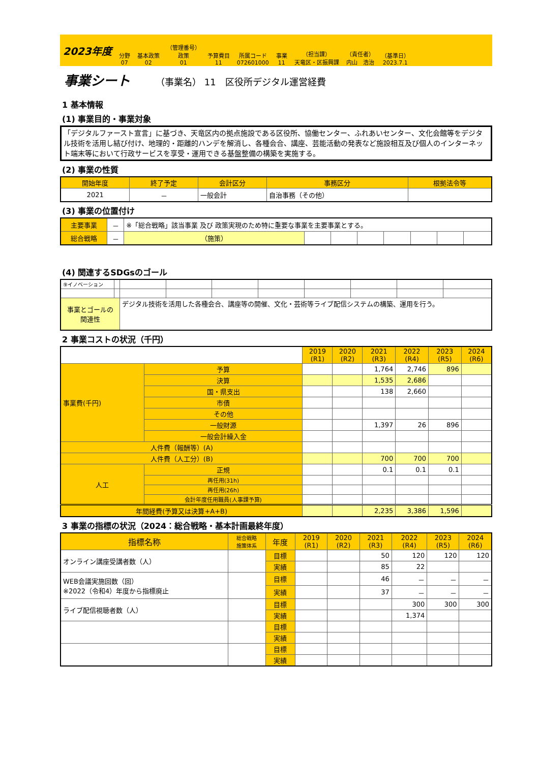2023年度
分野
07
基本政策
02
（管理番号）
政策
01
予算費目
11
所属コード
072601000
事業
11
（担当課）
天竜区・区振興課
（責任者）
内山　浩治
（基準日）
2023.7.1
事業シート
（事業名） 11　区役所デジタル運営経費
1 基本情報
(1) 事業目的・事業対象
「デジタルファースト宣言」に基づき、天竜区内の拠点施設である区役所、協働センター、ふれあいセンター、文化会館等をデジタル技術を活用し結び付け、地理的・距離的ハンデを解消し、各種会合、講座、芸能活動の発表など施設相互及び個人のインターネット端末等において行政サービスを享受・運用できる基盤整備の構築を実施する。
(2) 事業の性質
| 開始年度 | 終了予定 | 会計区分 | 事務区分 | 根拠法令等 |
| --- | --- | --- | --- | --- |
| 2021 | － | 一般会計 | 自治事務（その他） | |
(3) 事業の位置付け
| 主要事業 | － | ※「総合戦略」該当事業 及び 政策実現のため特に重要な事業を主要事業とする。 | | | | | | | |
| 総合戦略 | － | （施策） | | | | | | | |
(4) 関連するSDGsのゴール
| ⑨イノベーション | | | | | | | | | |
| 事業とゴールの 関連性 | | デジタル技術を活用した各種会合、講座等の開催、文化・芸術等ライブ配信システムの構築、運用を行う。 | | | | | | | |
2 事業コストの状況（千円）
| | | 2019 (R1) | 2020 (R2) | 2021 (R3) | 2022 (R4) | 2023 (R5) | 2024 (R6) |
| 事業費(千円) | 予算 | | | 1,764 | 2,746 | 896 | |
| | 決算 | | | 1,535 | 2,686 | | |
| | 国・県支出 | | | 138 | 2,660 | | |
| | 市債 | | | | | | |
| | その他 | | | | | | |
| | 一般財源 | | | 1,397 | 26 | 896 | |
| | 一般会計繰入金 | | | | | | |
| 人件費（報酬等）(A) | | | | | | | |
| 人件費（人工分）(B) | | | | 700 | 700 | 700 | |
| 人工 | 正規 | | | 0.1 | 0.1 | 0.1 | |
| | 再任用(31h) | | | | | | |
| | 再任用(26h) | | | | | | |
| | 会計年度任用職員(人事課予算) | | | | | | |
| 年間経費(予算又は決算+A+B) | | | | 2,235 | 3,386 | 1,596 | |
3 事業の指標の状況（2024：総合戦略・基本計画最終年度）
| 指標名称 | 総合戦略 施策体系 | 年度 | 2019 (R1) | 2020 (R2) | 2021 (R3) | 2022 (R4) | 2023 (R5) | 2024 (R6) |
| --- | --- | --- | --- | --- | --- | --- | --- | --- |
| オンライン講座受講者数（人） | | 目標 | | | 50 | 120 | 120 | 120 |
| | | 実績 | | | 85 | 22 | | |
| WEB会議実施回数（回） ※2022（令和4）年度から指標廃止 | | 目標 | | | 46 | － | － | － |
| | | 実績 | | | 37 | － | － | － |
| ライブ配信視聴者数（人） | | 目標 | | | | 300 | 300 | 300 |
| | | 実績 | | | | 1,374 | | |
| | | 目標 | | | | | | |
| | | 実績 | | | | | | |
| | | 目標 | | | | | | |
| | | 実績 | | | | | | |